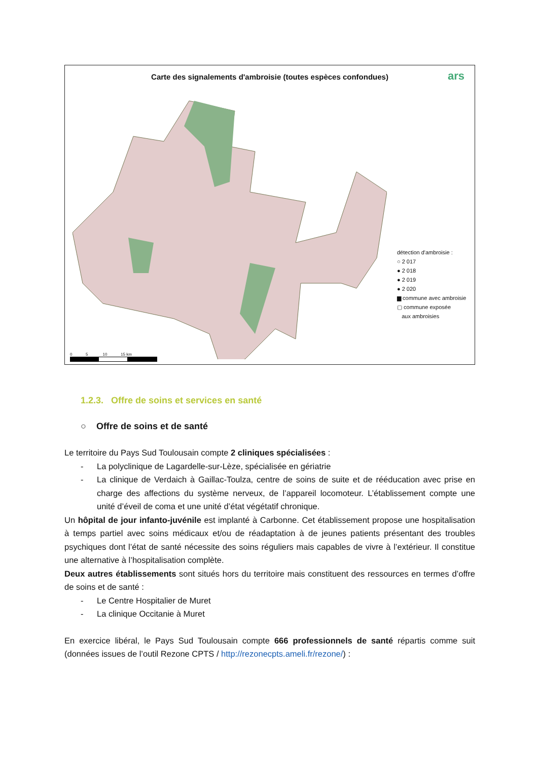Carte des signalements d'ambroisie (toutes espèces confondues)
ars
détection d'ambroisie :
○ 2 017
● 2 018
● 2 019
● 2 020
▆ commune avec ambroisie
▢ commune exposée
aux ambroisies
0 5 10 15 km
1.2.3. Offre de soins et services en santé
○ Offre de soins et de santé
Le territoire du Pays Sud Toulousain compte 2 cliniques spécialisées :
- La polyclinique de Lagardelle-sur-Lèze, spécialisée en gériatrie
- La clinique de Verdaich à Gaillac-Toulza, centre de soins de suite et de rééducation avec prise en charge des affections du système nerveux, de l’appareil locomoteur. L’établissement compte une unité d’éveil de coma et une unité d’état végétatif chronique.
Un hôpital de jour infanto-juvénile est implanté à Carbonne. Cet établissement propose une hospitalisation à temps partiel avec soins médicaux et/ou de réadaptation à de jeunes patients présentant des troubles psychiques dont l’état de santé nécessite des soins réguliers mais capables de vivre à l’extérieur. Il constitue une alternative à l’hospitalisation complète.
Deux autres établissements sont situés hors du territoire mais constituent des ressources en termes d’offre de soins et de santé :
- Le Centre Hospitalier de Muret
- La clinique Occitanie à Muret
En exercice libéral, le Pays Sud Toulousain compte 666 professionnels de santé répartis comme suit (données issues de l’outil Rezone CPTS / http://rezonecpts.ameli.fr/rezone/) :